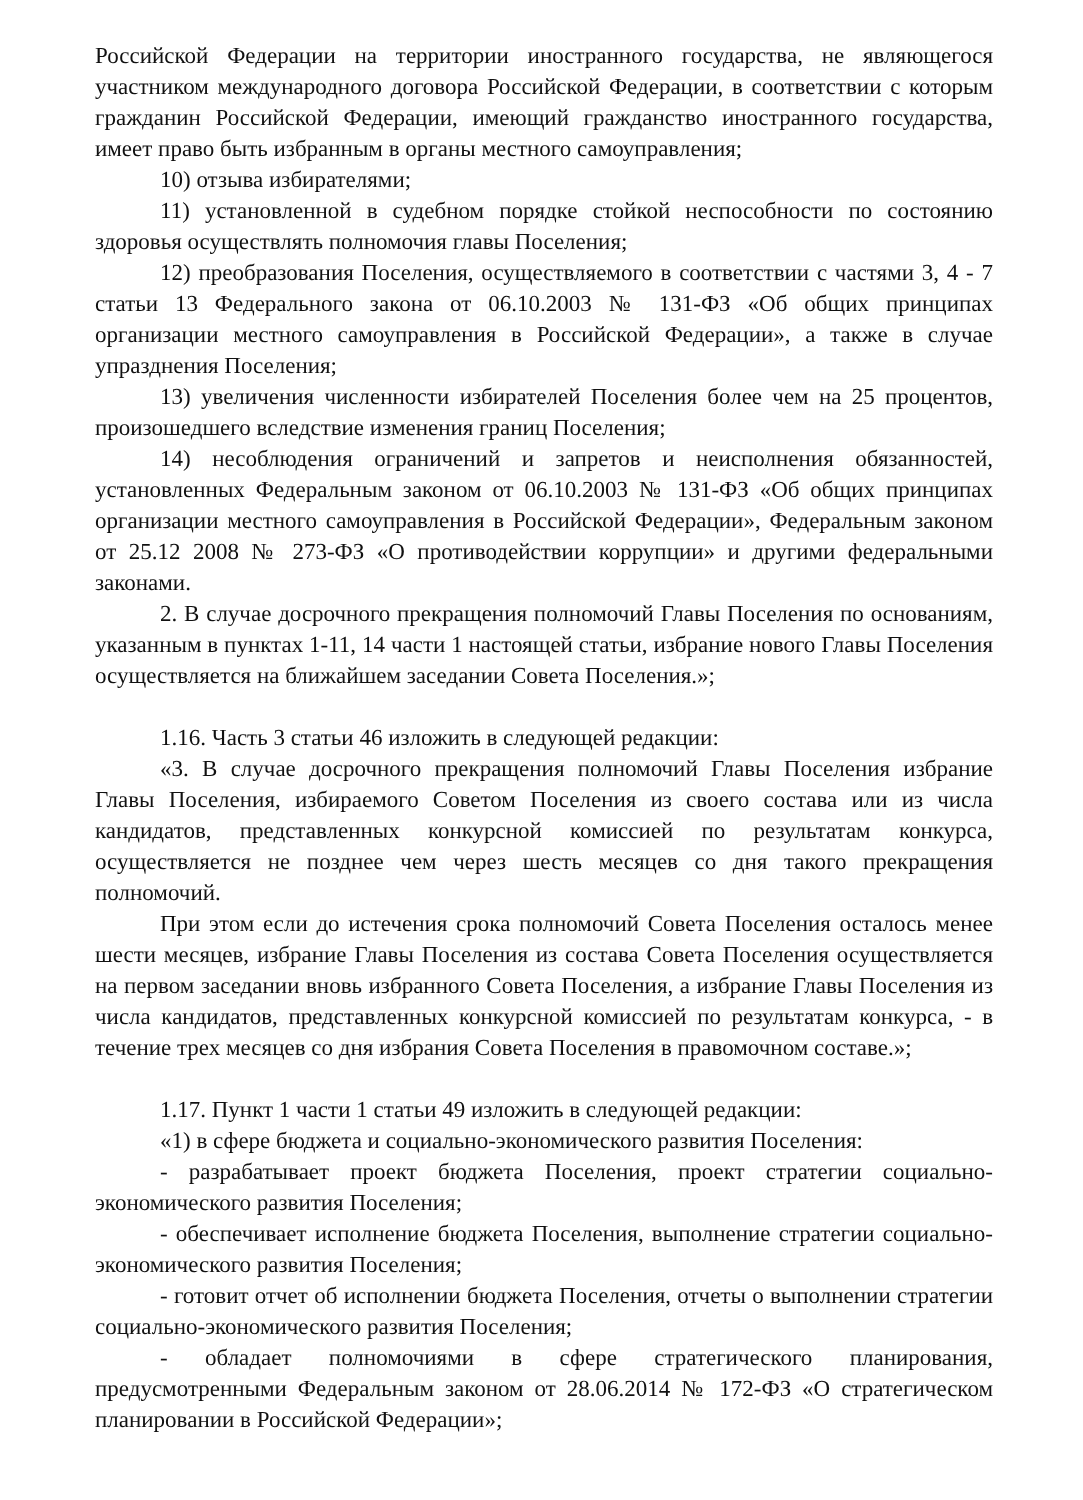Российской Федерации на территории иностранного государства, не являющегося участником международного договора Российской Федерации, в соответствии с которым гражданин Российской Федерации, имеющий гражданство иностранного государства, имеет право быть избранным в органы местного самоуправления;
10) отзыва избирателями;
11) установленной в судебном порядке стойкой неспособности по состоянию здоровья осуществлять полномочия главы Поселения;
12) преобразования Поселения, осуществляемого в соответствии с частями 3, 4 - 7 статьи 13 Федерального закона от 06.10.2003 № 131-ФЗ «Об общих принципах организации местного самоуправления в Российской Федерации», а также в случае упразднения Поселения;
13) увеличения численности избирателей Поселения более чем на 25 процентов, произошедшего вследствие изменения границ Поселения;
14) несоблюдения ограничений и запретов и неисполнения обязанностей, установленных Федеральным законом от 06.10.2003 № 131-ФЗ «Об общих принципах организации местного самоуправления в Российской Федерации», Федеральным законом от 25.12 2008 № 273-ФЗ «О противодействии коррупции» и другими федеральными законами.
2. В случае досрочного прекращения полномочий Главы Поселения по основаниям, указанным в пунктах 1-11, 14 части 1 настоящей статьи, избрание нового Главы Поселения осуществляется на ближайшем заседании Совета Поселения.»;
1.16. Часть 3 статьи 46 изложить в следующей редакции:
«3. В случае досрочного прекращения полномочий Главы Поселения избрание Главы Поселения, избираемого Советом Поселения из своего состава или из числа кандидатов, представленных конкурсной комиссией по результатам конкурса, осуществляется не позднее чем через шесть месяцев со дня такого прекращения полномочий.
При этом если до истечения срока полномочий Совета Поселения осталось менее шести месяцев, избрание Главы Поселения из состава Совета Поселения осуществляется на первом заседании вновь избранного Совета Поселения, а избрание Главы Поселения из числа кандидатов, представленных конкурсной комиссией по результатам конкурса, - в течение трех месяцев со дня избрания Совета Поселения в правомочном составе.»;
1.17. Пункт 1 части 1 статьи 49 изложить в следующей редакции:
«1) в сфере бюджета и социально-экономического развития Поселения:
- разрабатывает проект бюджета Поселения, проект стратегии социально-экономического развития Поселения;
- обеспечивает исполнение бюджета Поселения, выполнение стратегии социально-экономического развития Поселения;
- готовит отчет об исполнении бюджета Поселения, отчеты о выполнении стратегии социально-экономического развития Поселения;
- обладает полномочиями в сфере стратегического планирования, предусмотренными Федеральным законом от 28.06.2014 № 172-ФЗ «О стратегическом планировании в Российской Федерации»;